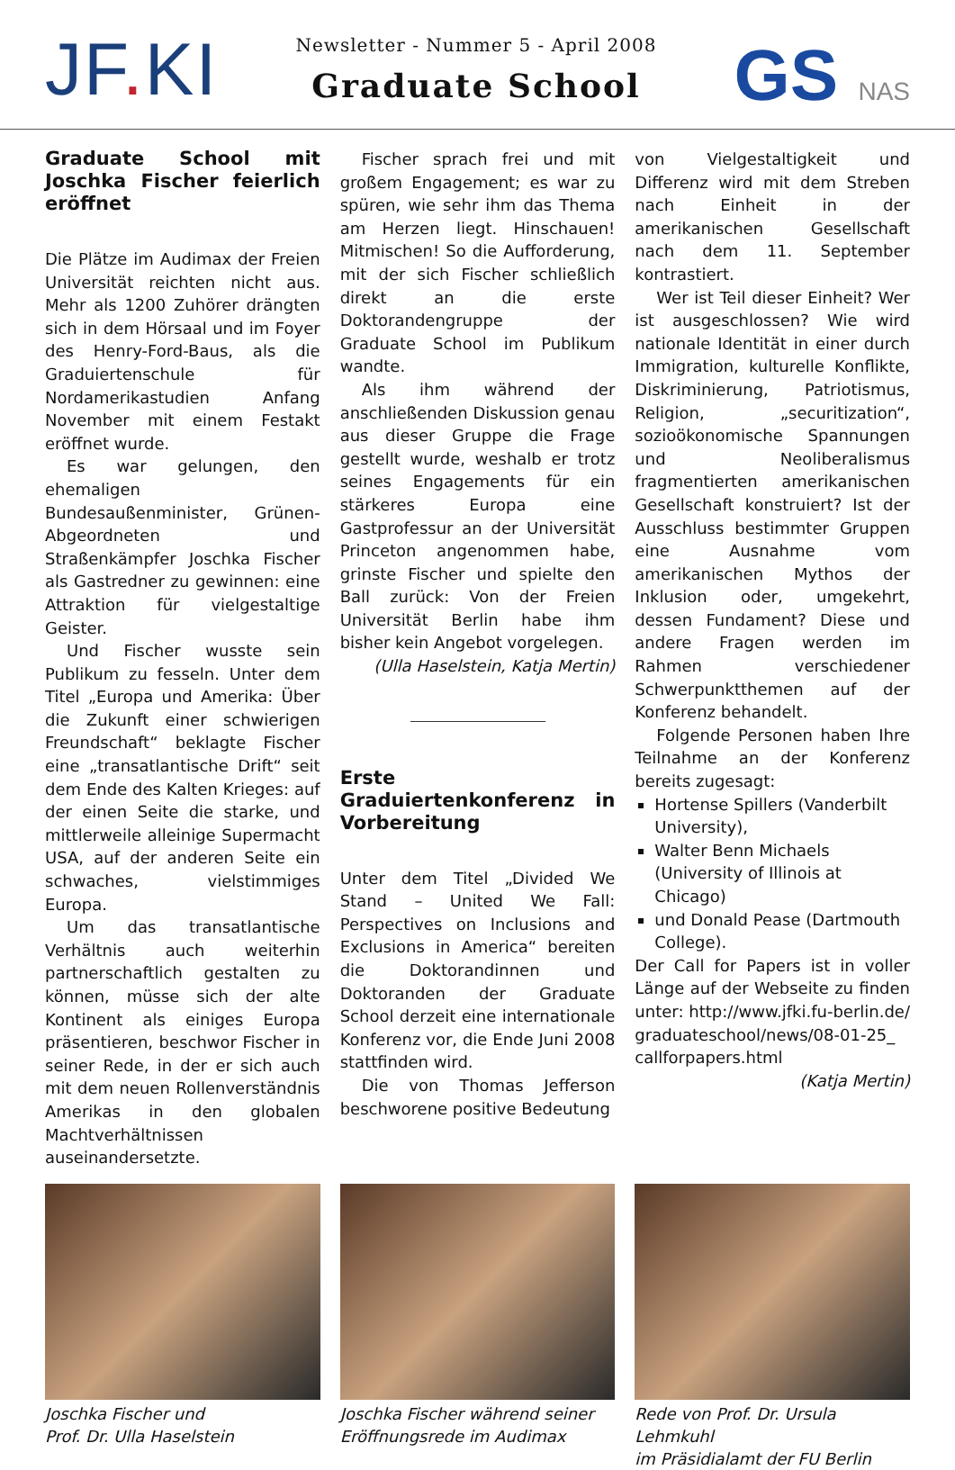JF. KI
Newsletter - Nummer 5 - April 2008
Graduate School
GS NAS
Graduate School mit Joschka Fischer feierlich eröffnet
Die Plätze im Audimax der Freien Universität reichten nicht aus. Mehr als 1200 Zuhörer drängten sich in dem Hörsaal und im Foyer des Henry-Ford-Baus, als die Graduiertenschule für Nordamerikastudien Anfang November mit einem Festakt eröffnet wurde.
Es war gelungen, den ehemaligen Bundesaußenminister, Grünen-Abgeordneten und Straßenkämpfer Joschka Fischer als Gastredner zu gewinnen: eine Attraktion für vielgestaltige Geister.
Und Fischer wusste sein Publikum zu fesseln. Unter dem Titel „Europa und Amerika: Über die Zukunft einer schwierigen Freundschaft“ beklagte Fischer eine „transatlantische Drift“ seit dem Ende des Kalten Krieges: auf der einen Seite die starke, und mittlerweile alleinige Supermacht USA, auf der anderen Seite ein schwaches, vielstimmiges Europa.
Um das transatlantische Verhältnis auch weiterhin partnerschaftlich gestalten zu können, müsse sich der alte Kontinent als einiges Europa präsentieren, beschwor Fischer in seiner Rede, in der er sich auch mit dem neuen Rollenverständnis Amerikas in den globalen Machtverhältnissen auseinandersetzte.
Fischer sprach frei und mit großem Engagement; es war zu spüren, wie sehr ihm das Thema am Herzen liegt. Hinschauen! Mitmischen! So die Aufforderung, mit der sich Fischer schließlich direkt an die erste Doktorandengruppe der Graduate School im Publikum wandte.
Als ihm während der anschließenden Diskussion genau aus dieser Gruppe die Frage gestellt wurde, weshalb er trotz seines Engagements für ein stärkeres Europa eine Gastprofessur an der Universität Princeton angenommen habe, grinste Fischer und spielte den Ball zurück: Von der Freien Universität Berlin habe ihm bisher kein Angebot vorgelegen.
(Ulla Haselstein, Katja Mertin)
Erste Graduiertenkonferenz in Vorbereitung
Unter dem Titel „Divided We Stand – United We Fall: Perspectives on Inclusions and Exclusions in America“ bereiten die Doktorandinnen und Doktoranden der Graduate School derzeit eine internationale Konferenz vor, die Ende Juni 2008 stattfinden wird.
Die von Thomas Jefferson beschworene positive Bedeutung
von Vielgestaltigkeit und Differenz wird mit dem Streben nach Einheit in der amerikanischen Gesellschaft nach dem 11. September kontrastiert.
Wer ist Teil dieser Einheit? Wer ist ausgeschlossen? Wie wird nationale Identität in einer durch Immigration, kulturelle Konflikte, Diskriminierung, Patriotismus, Religion, „securitization“, sozioökonomische Spannungen und Neoliberalismus fragmentierten amerikanischen Gesellschaft konstruiert? Ist der Ausschluss bestimmter Gruppen eine Ausnahme vom amerikanischen Mythos der Inklusion oder, umgekehrt, dessen Fundament? Diese und andere Fragen werden im Rahmen verschiedener Schwerpunktthemen auf der Konferenz behandelt.
Folgende Personen haben Ihre Teilnahme an der Konferenz bereits zugesagt:
Hortense Spillers (Vanderbilt University),
Walter Benn Michaels (University of Illinois at Chicago)
und Donald Pease (Dartmouth College).
Der Call for Papers ist in voller Länge auf der Webseite zu finden unter: http://www.jfki.fu-berlin.de/ graduateschool/news/08-01-25_ callforpapers.html
(Katja Mertin)
Joschka Fischer und
Prof. Dr. Ulla Haselstein
Joschka Fischer während seiner
Eröffnungsrede im Audimax
Rede von Prof. Dr. Ursula Lehmkuhl
im Präsidialamt der FU Berlin